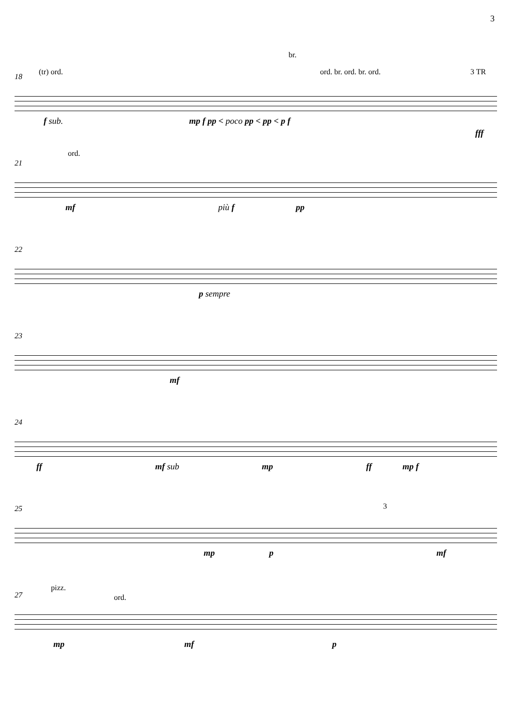3
18
(tr) ord.
br.
ord. br. ord. br. ord. 3 TR
f sub. mp f pp < poco pp < pp < p f
fff
21
ord.
mf più f pp
22
p sempre
23
mf
24
ff mf sub mp ff mp f
25
mp p
3
mf
27
pizz.
ord.
mp mf p